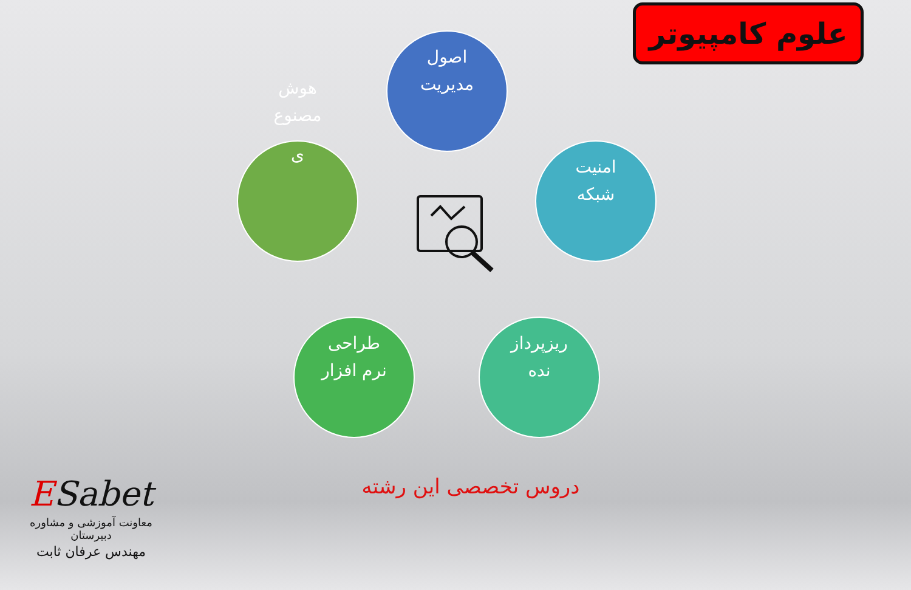علوم کامپیوتر
اصول
مدیریت
امنیت
شبکه
ریزپرداز
نده
طراحی
نرم افزار
هوش
مصنوع
ی
دروس تخصصی این رشته
ESabet
معاونت آموزشی و مشاوره دبیرستان
مهندس عرفان ثابت